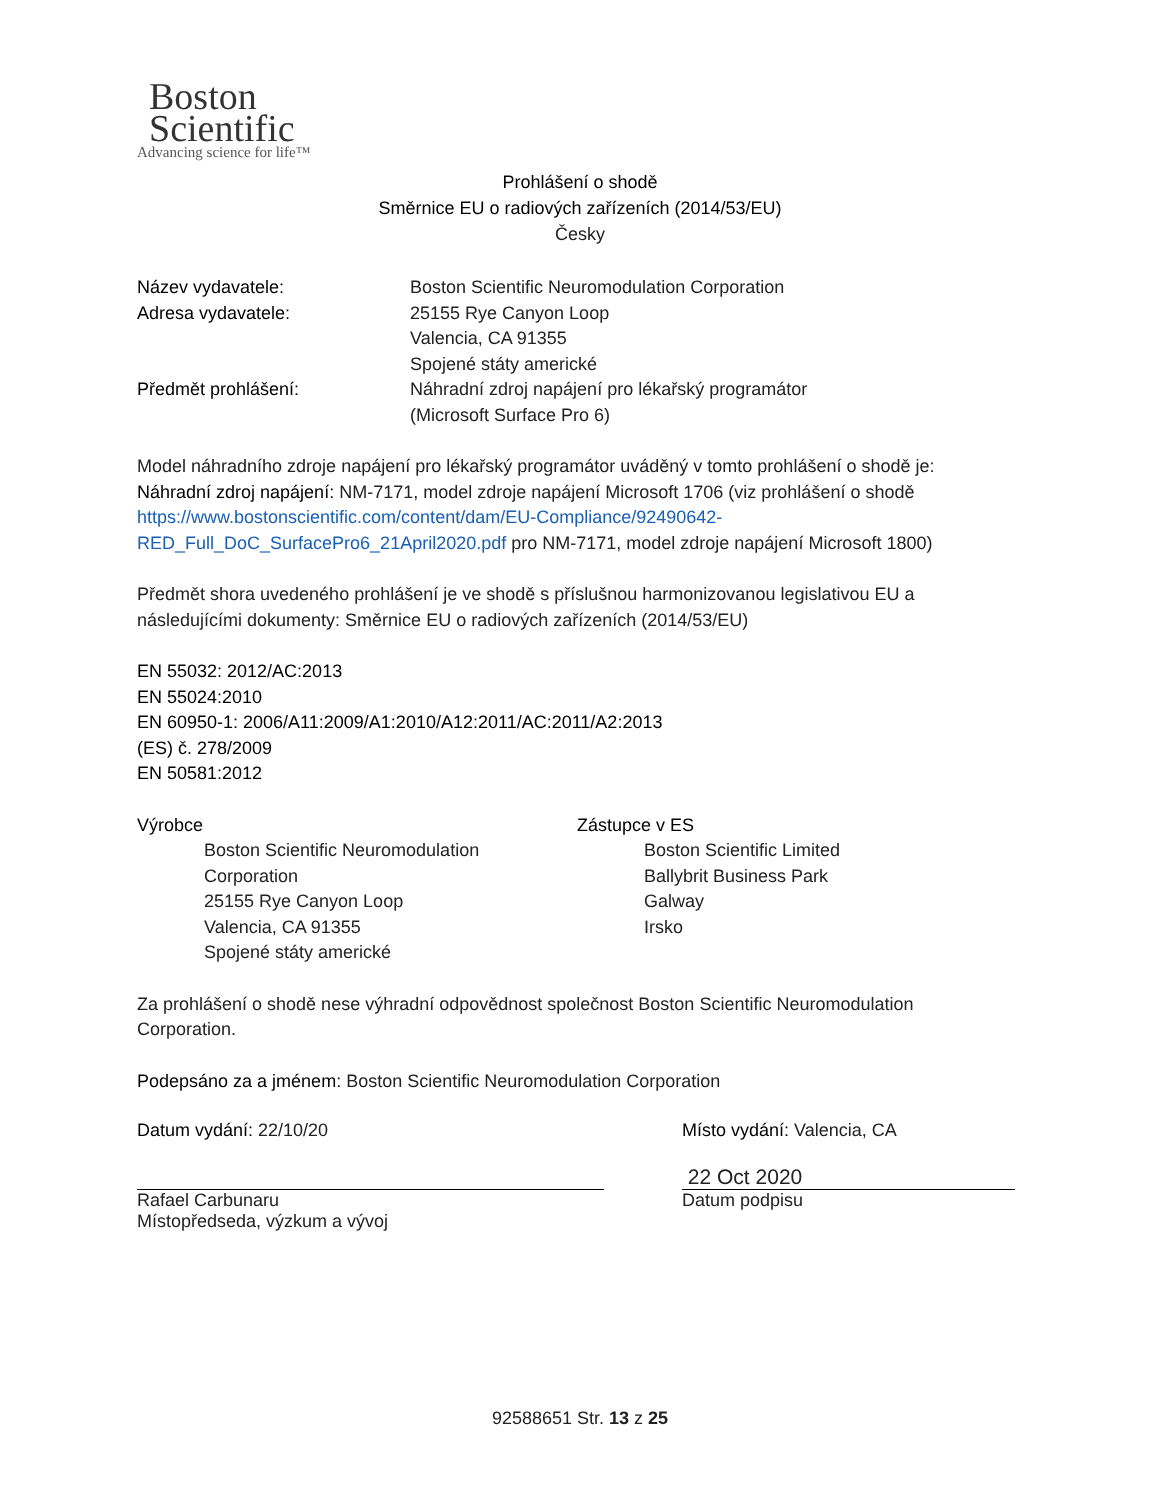Boston
Scientific
Advancing science for life™
Prohlášení o shodě
Směrnice EU o radiových zařízeních (2014/53/EU)
Česky
Název vydavatele: Boston Scientific Neuromodulation Corporation
Adresa vydavatele: 25155 Rye Canyon Loop
Valencia, CA 91355
Spojené státy americké
Předmět prohlášení: Náhradní zdroj napájení pro lékařský programátor
(Microsoft Surface Pro 6)
Model náhradního zdroje napájení pro lékařský programátor uváděný v tomto prohlášení o shodě je:
Náhradní zdroj napájení: NM-7171, model zdroje napájení Microsoft 1706 (viz prohlášení o shodě https://www.bostonscientific.com/content/dam/EU-Compliance/92490642-RED_Full_DoC_SurfacePro6_21April2020.pdf pro NM-7171, model zdroje napájení Microsoft 1800)
Předmět shora uvedeného prohlášení je ve shodě s příslušnou harmonizovanou legislativou EU a následujícími dokumenty: Směrnice EU o radiových zařízeních (2014/53/EU)
EN 55032: 2012/AC:2013
EN 55024:2010
EN 60950-1: 2006/A11:2009/A1:2010/A12:2011/AC:2011/A2:2013
(ES) č. 278/2009
EN 50581:2012
Výrobce
Boston Scientific Neuromodulation Corporation
25155 Rye Canyon Loop
Valencia, CA 91355
Spojené státy americké
Zástupce v ES
Boston Scientific Limited
Ballybrit Business Park
Galway
Irsko
Za prohlášení o shodě nese výhradní odpovědnost společnost Boston Scientific Neuromodulation Corporation.
Podepsáno za a jménem: Boston Scientific Neuromodulation Corporation
Datum vydání: 22/10/20
Rafael Carbunaru
Místopředseda, výzkum a vývoj
Místo vydání: Valencia, CA
22 Oct 2020
Datum podpisu
92588651 Str. 13 z 25